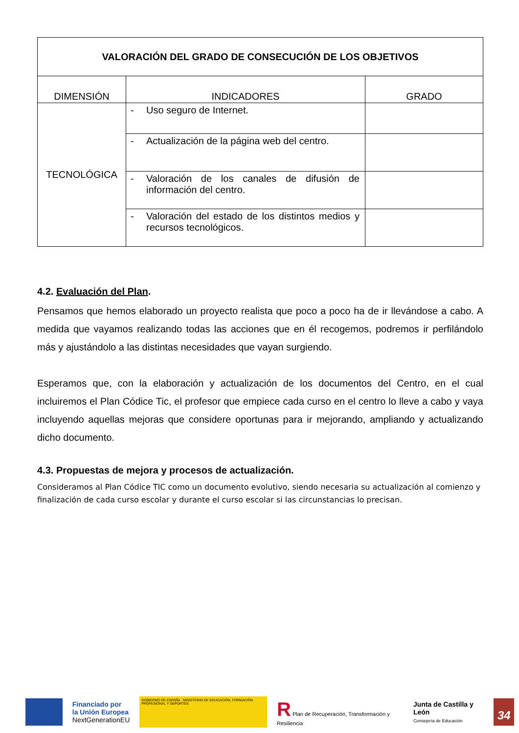| VALORACIÓN DEL GRADO DE CONSECUCIÓN DE LOS OBJETIVOS | | |
| --- | --- | --- |
| DIMENSIÓN | INDICADORES | GRADO |
| TECNOLÓGICA | - Uso seguro de Internet. | |
| | - Actualización de la página web del centro. | |
| | - Valoración de los canales de difusión de información del centro. | |
| | - Valoración del estado de los distintos medios y recursos tecnológicos. | |
4.2. Evaluación del Plan.
Pensamos que hemos elaborado un proyecto realista que poco a poco ha de ir llevándose a cabo. A medida que vayamos realizando todas las acciones que en él recogemos, podremos ir perfilándolo más y ajustándolo a las distintas necesidades que vayan surgiendo.
Esperamos que, con la elaboración y actualización de los documentos del Centro, en el cual incluiremos el Plan Códice Tic, el profesor que empiece cada curso en el centro lo lleve a cabo y vaya incluyendo aquellas mejoras que considere oportunas para ir mejorando, ampliando y actualizando dicho documento.
4.3. Propuestas de mejora y procesos de actualización.
Consideramos al Plan Códice TIC como un documento evolutivo, siendo necesaria su actualización al comienzo y finalización de cada curso escolar y durante el curso escolar si las circunstancias lo precisan.
Financiado por
la Unión Europea
NextGenerationEU
GOBIERNO DE ESPAÑA MINISTERIO DE EDUCACIÓN, FORMACIÓN PROFESIONAL Y DEPORTES
R Plan de Recuperación, Transformación y Resiliencia
Junta de Castilla y León
Consejería de Educación
34